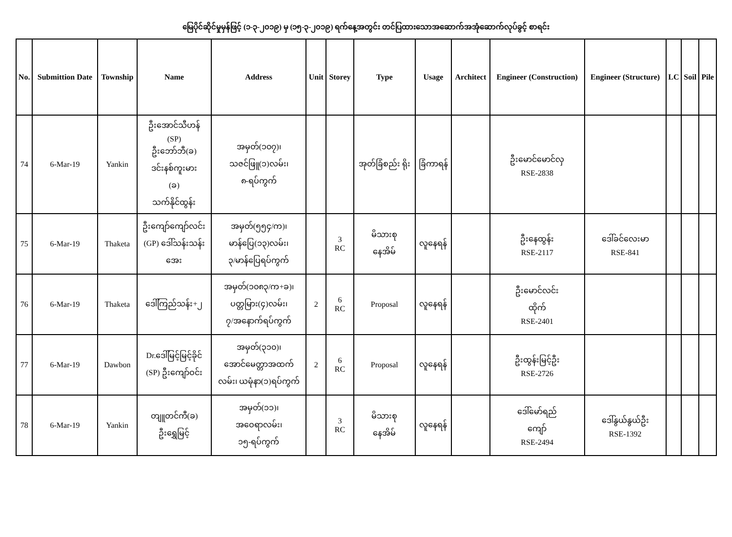မြေပိုင်ဆိုင်မှုမှန်ဖြင့် (၁-၃-၂၀၁၉) မှ (၁၅-၃-၂၀၁၉) ရက်နေ့အတွင်း တင်ပြထားသောအဆောက်အအုံဆောက်လုပ်ခွင့် စာရင်း
| No. | Submittion Date | Township | Name | Address | Unit | Storey | Type | Usage | Architect | Engineer (Construction) | Engineer (Structure) | LC | Soil | Pile |
| --- | --- | --- | --- | --- | --- | --- | --- | --- | --- | --- | --- | --- | --- | --- |
| 74 | 6-Mar-19 | Yankin | ဦးအောင်သီဟန် (SP) ဦးဘော်ဘီ(ခ) ဒင်းနစ်ကူးမား (ခ) သက်နိုင်ထွန်း | အမှတ်(၁၀၇)၊ သဇင်ဖြူ(၁)လမ်း၊ ၈-ရပ်ကွက် | | | အုတ်ခြံစည်း ရိုး | ခြံကာရန် | | ဦးမောင်မောင်လှ RSE-2838 | | | | |
| 75 | 6-Mar-19 | Thaketa | ဦးကျော်ကျော်လင်း (GP) ဒေါ်သန်းသန်း အေး | အမှတ်(၅၅၄/က)၊ မာန်ပြေ(၁၃)လမ်း၊ ၃/မာန်ပြေရပ်ကွက် | | 3 RC | မိသားစု နေအိမ် | လူနေရန် | | ဦးနေထွန်း RSE-2117 | ဒေါ်ခင်လေးမာ RSE-841 | | | |
| 76 | 6-Mar-19 | Thaketa | ဒေါ်ကြည်သန်း+၂ | အမှတ်(၁၀၈၃/က+ခ)၊ ပတ္တမြား(၄)လမ်း၊ ၇/အနောက်ရပ်ကွက် | 2 | 6 RC | Proposal | လူနေရန် | | ဦးမောင်လင်း ထိုက် RSE-2401 | | | | |
| 77 | 6-Mar-19 | Dawbon | Dr.ဒေါ်မြင့်မြင့်ခိုင် (SP) ဦးကျော်ဝင်း | အမှတ်(၃၁၀)၊ အောင်မေတ္တာအထက် လမ်း၊ ယမုံနာ(၁)ရပ်ကွက် | 2 | 6 RC | Proposal | လူနေရန် | | ဦးထွန်းမြင့်ဦး RSE-2726 | | | | |
| 78 | 6-Mar-19 | Yankin | တျူတင်ကီ(ခ) ဦးရွှေမြင့် | အမှတ်(၁၁)၊ အဝေရာလမ်း၊ ၁၅-ရပ်ကွက် | | 3 RC | မိသားစု နေအိမ် | လူနေရန် | | ဒေါ်မော်ရည် ကျော် RSE-2494 | ဒေါ်နွယ်နွယ်ဦး RSE-1392 | | | |